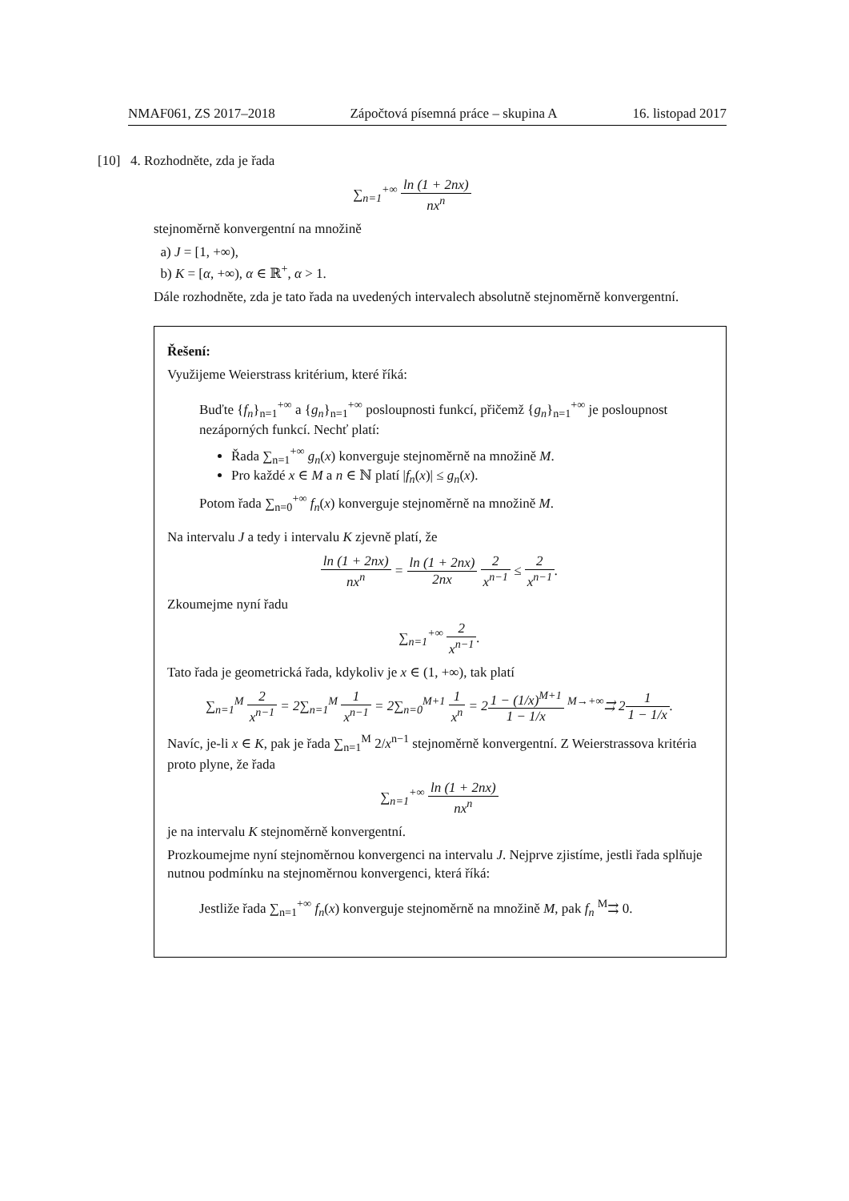NMAF061, ZS 2017–2018 Zápočtová písemná práce – skupina A 16. listopad 2017
[10] 4. Rozhodněte, zda je řada
∑<sub>n=1</sub><sup>+∞</sup> ln (1 + 2nx) nx<sup>n</sup>
stejnoměrně konvergentní na množině
a) J = [1, +∞),
b) K = [α, +∞), α ∈ ℝ<sup>+</sup>, α > 1.
Dále rozhodněte, zda je tato řada na uvedených intervalech absolutně stejnoměrně konvergentní.
Řešení:
Využijeme Weierstrass kritérium, které říká:
Buďte {f<sub>n</sub>}<sub>n=1</sub><sup>+∞</sup> a {g<sub>n</sub>}<sub>n=1</sub><sup>+∞</sup> posloupnosti funkcí, přičemž {g<sub>n</sub>}<sub>n=1</sub><sup>+∞</sup> je posloupnost nezáporných funkcí. Nechť platí:
Řada ∑<sub>n=1</sub><sup>+∞</sup> g<sub>n</sub>(x) konverguje stejnoměrně na množině M.
Pro každé x ∈ M a n ∈ ℕ platí |f<sub>n</sub>(x)| ≤ g<sub>n</sub>(x).
Potom řada ∑<sub>n=0</sub><sup>+∞</sup> f<sub>n</sub>(x) konverguje stejnoměrně na množině M.
Na intervalu J a tedy i intervalu K zjevně platí, že
ln (1 + 2nx) nx<sup>n</sup> = ln (1 + 2nx) 2nx 2 x<sup>n−1</sup> ≤ 2 x<sup>n−1</sup>.
Zkoumejme nyní řadu
∑<sub>n=1</sub><sup>+∞</sup> 2 x<sup>n−1</sup>.
Tato řada je geometrická řada, kdykoliv je x ∈ (1, +∞), tak platí
∑<sub>n=1</sub><sup>M</sup> 2 x<sup>n−1</sup> = 2∑<sub>n=1</sub><sup>M</sup> 1 x<sup>n−1</sup> = 2∑<sub>n=0</sub><sup>M+1</sup> 1 x<sup>n</sup> = 21 − (1/x)<sup>M+1</sup> 1 − 1/x <sup>M→+∞</sup>⇉ 21 1 − 1/x.
Navíc, je-li x ∈ K, pak je řada ∑<sub>n=1</sub><sup>M</sup> 2/x<sup>n−1</sup> stejnoměrně konvergentní. Z Weierstrassova kritéria proto plyne, že řada
∑<sub>n=1</sub><sup>+∞</sup> ln (1 + 2nx) nx<sup>n</sup>
je na intervalu K stejnoměrně konvergentní.
Prozkoumejme nyní stejnoměrnou konvergenci na intervalu J. Nejprve zjistíme, jestli řada splňuje nutnou podmínku na stejnoměrnou konvergenci, která říká:
Jestliže řada ∑<sub>n=1</sub><sup>+∞</sup> f<sub>n</sub>(x) konverguje stejnoměrně na množině M, pak f<sub>n</sub> <sup>M</sup>⇉ 0.